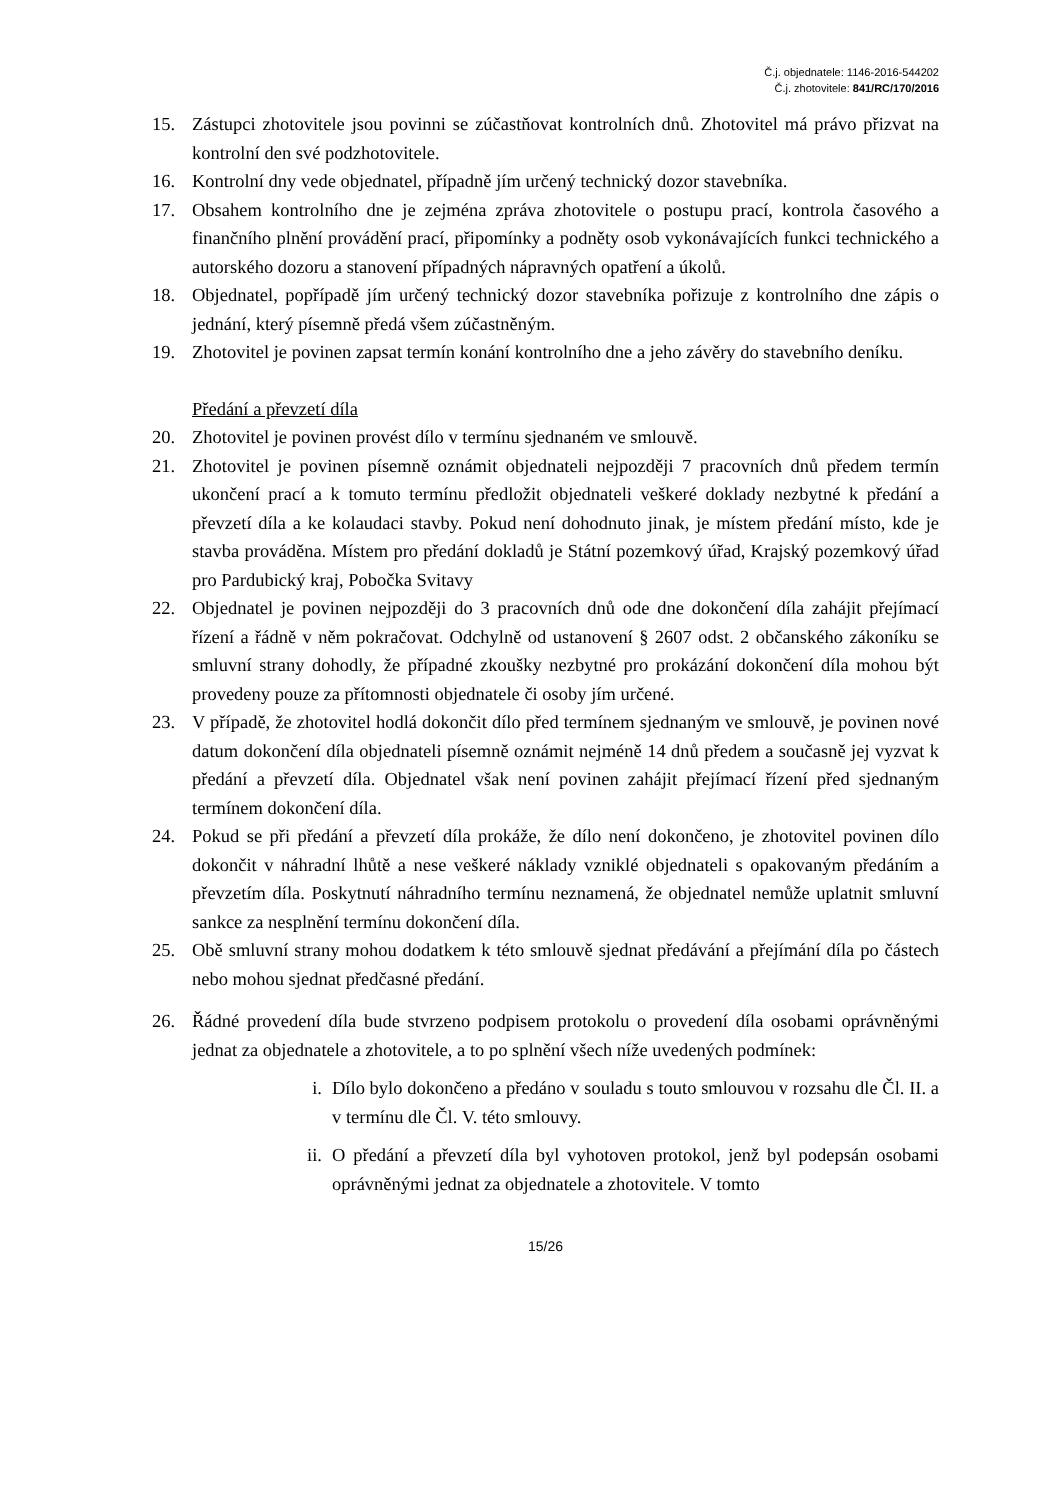Č.j. objednatele: 1146-2016-544202
Č.j. zhotovitele: 841/RC/170/2016
15. Zástupci zhotovitele jsou povinni se zúčastňovat kontrolních dnů. Zhotovitel má právo přizvat na kontrolní den své podzhotovitele.
16. Kontrolní dny vede objednatel, případně jím určený technický dozor stavebníka.
17. Obsahem kontrolního dne je zejména zpráva zhotovitele o postupu prací, kontrola časového a finančního plnění provádění prací, připomínky a podněty osob vykonávajících funkci technického a autorského dozoru a stanovení případných nápravných opatření a úkolů.
18. Objednatel, popřípadě jím určený technický dozor stavebníka pořizuje z kontrolního dne zápis o jednání, který písemně předá všem zúčastněným.
19. Zhotovitel je povinen zapsat termín konání kontrolního dne a jeho závěry do stavebního deníku.
Předání a převzetí díla
20. Zhotovitel je povinen provést dílo v termínu sjednaném ve smlouvě.
21. Zhotovitel je povinen písemně oznámit objednateli nejpozději 7 pracovních dnů předem termín ukončení prací a k tomuto termínu předložit objednateli veškeré doklady nezbytné k předání a převzetí díla a ke kolaudaci stavby. Pokud není dohodnuto jinak, je místem předání místo, kde je stavba prováděna. Místem pro předání dokladů je Státní pozemkový úřad, Krajský pozemkový úřad pro Pardubický kraj, Pobočka Svitavy
22. Objednatel je povinen nejpozději do 3 pracovních dnů ode dne dokončení díla zahájit přejímací řízení a řádně v něm pokračovat. Odchylně od ustanovení § 2607 odst. 2 občanského zákoníku se smluvní strany dohodly, že případné zkoušky nezbytné pro prokázání dokončení díla mohou být provedeny pouze za přítomnosti objednatele či osoby jím určené.
23. V případě, že zhotovitel hodlá dokončit dílo před termínem sjednaným ve smlouvě, je povinen nové datum dokončení díla objednateli písemně oznámit nejméně 14 dnů předem a současně jej vyzvat k předání a převzetí díla. Objednatel však není povinen zahájit přejímací řízení před sjednaným termínem dokončení díla.
24. Pokud se při předání a převzetí díla prokáže, že dílo není dokončeno, je zhotovitel povinen dílo dokončit v náhradní lhůtě a nese veškeré náklady vzniklé objednateli s opakovaným předáním a převzetím díla. Poskytnutí náhradního termínu neznamená, že objednatel nemůže uplatnit smluvní sankce za nesplnění termínu dokončení díla.
25. Obě smluvní strany mohou dodatkem k této smlouvě sjednat předávání a přejímání díla po částech nebo mohou sjednat předčasné předání.
26. Řádné provedení díla bude stvrzeno podpisem protokolu o provedení díla osobami oprávněnými jednat za objednatele a zhotovitele, a to po splnění všech níže uvedených podmínek:
i. Dílo bylo dokončeno a předáno v souladu s touto smlouvou v rozsahu dle Čl. II. a v termínu dle Čl. V. této smlouvy.
ii. O předání a převzetí díla byl vyhotoven protokol, jenž byl podepsán osobami oprávněnými jednat za objednatele a zhotovitele. V tomto
15/26